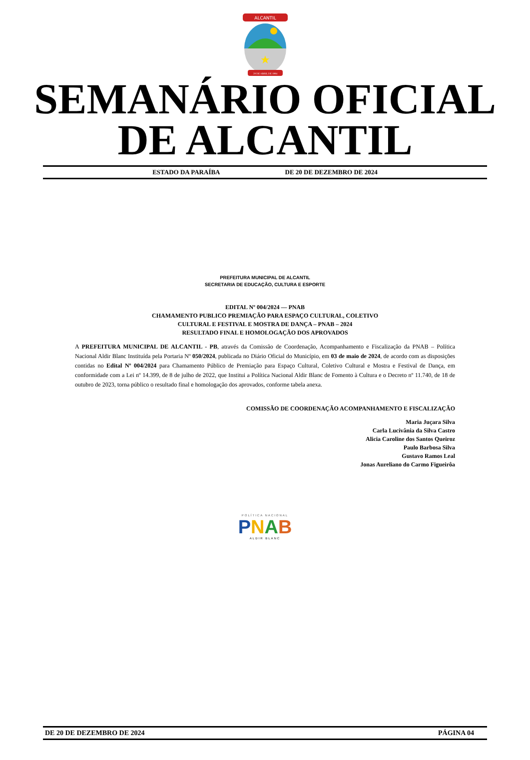ALCANTIL
★
29 DE ABRIL DE 1994
SEMANÁRIO OFICIAL
DE ALCANTIL
ESTADO DA PARAÍBA DE 20 DE DEZEMBRO DE 2024
PREFEITURA MUNICIPAL DE ALCANTIL
SECRETARIA DE EDUCAÇÃO, CULTURA E ESPORTE
EDITAL Nº 004/2024 — PNAB
CHAMAMENTO PUBLICO PREMIAÇÃO PARA ESPAÇO CULTURAL, COLETIVO
CULTURAL E FESTIVAL E MOSTRA DE DANÇA – PNAB – 2024
RESULTADO FINAL E HOMOLOGAÇÃO DOS APROVADOS
A PREFEITURA MUNICIPAL DE ALCANTIL - PB, através da Comissão de Coordenação, Acompanhamento e Fiscalização da PNAB – Política Nacional Aldir Blanc Instituída pela Portaria Nº 050/2024, publicada no Diário Oficial do Município, em 03 de maio de 2024, de acordo com as disposições contidas no Edital Nº 004/2024 para Chamamento Público de Premiação para Espaço Cultural, Coletivo Cultural e Mostra e Festival de Dança, em conformidade com a Lei nº 14.399, de 8 de julho de 2022, que Institui a Política Nacional Aldir Blanc de Fomento à Cultura e o Decreto nº 11.740, de 18 de outubro de 2023, torna público o resultado final e homologação dos aprovados, conforme tabela anexa.
COMISSÃO DE COORDENAÇÃO ACOMPANHAMENTO E FISCALIZAÇÃO
Maria Juçara Silva
Carla Lucivânia da Silva Castro
Alicia Caroline dos Santos Queiroz
Paulo Barbosa Silva
Gustavo Ramos Leal
Jonas Aureliano do Carmo Figueirôa
POLÍTICA NACIONAL
PNAB
ALDIR BLANC
DE 20 DE DEZEMBRO DE 2024 PÁGINA 04